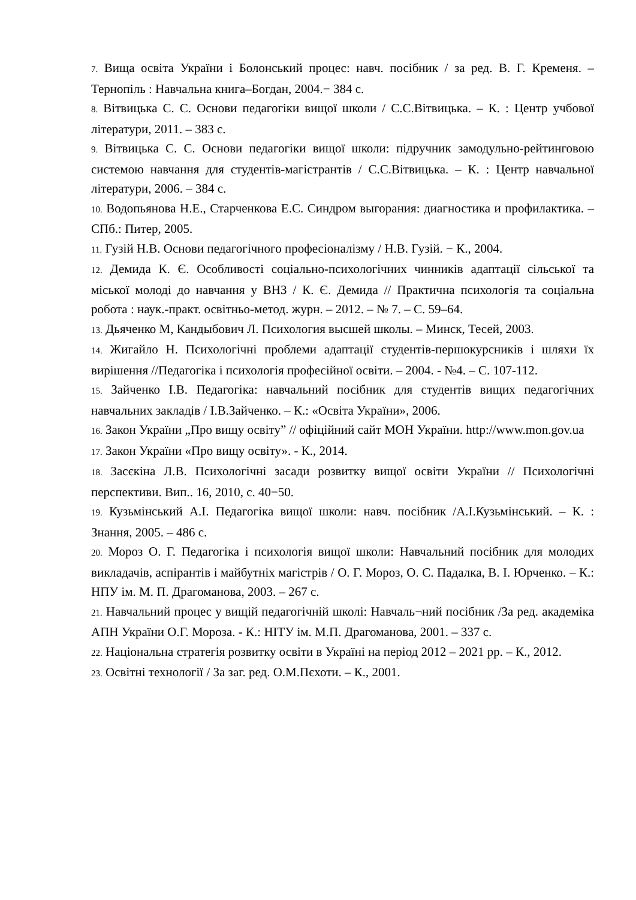7. Вища освіта України і Болонський процес: навч. посібник / за ред. В. Г. Кременя. – Тернопіль : Навчальна книга–Богдан, 2004.− 384 с.
8. Вітвицька С. С. Основи педагогіки вищої школи / С.С.Вітвицька. – К. : Центр учбової літератури, 2011. – 383 с.
9. Вітвицька С. С. Основи педагогіки вищої школи: підручник замодульно-рейтинговою системою навчання для студентів-магістрантів / С.С.Вітвицька. – К. : Центр навчальної літератури, 2006. – 384 с.
10. Водопьянова Н.Е., Старченкова Е.С. Синдром выгорания: диагностика и профилактика. – СПб.: Питер, 2005.
11. Гузій Н.В. Основи педагогічного професіоналізму / Н.В. Гузій. − К., 2004.
12. Демида К. Є. Особливості соціально-психологічних чинників адаптації сільської та міської молоді до навчання у ВНЗ / К. Є. Демида // Практична психологія та соціальна робота : наук.-практ. освітньо-метод. журн. – 2012. – № 7. – С. 59–64.
13. Дьяченко М, Кандыбович Л. Психология высшей школы. – Минск, Тесей, 2003.
14. Жигайло Н. Психологічні проблеми адаптації студентів-першокурсників і шляхи їх вирішення //Педагогіка і психологія професійної освіти. – 2004. - №4. – С. 107-112.
15. Зайченко І.В. Педагогіка: навчальний посібник для студентів вищих педагогічних навчальних закладів / І.В.Зайченко. – К.: «Освіта України», 2006.
16. Закон України „Про вищу освіту” // офіційний сайт МОН України. http://www.mon.gov.ua
17. Закон України «Про вищу освіту». - К., 2014.
18. Засєкіна Л.В. Психологічні засади розвитку вищої освіти України // Психологічні перспективи. Вип.. 16, 2010, с. 40−50.
19. Кузьмінський А.І. Педагогіка вищої школи: навч. посібник /А.І.Кузьмінський. – К. : Знання, 2005. – 486 с.
20. Мороз О. Г. Педагогіка і психологія вищої школи: Навчальний посібник для молодих викладачів, аспірантів і майбутніх магістрів / О. Г. Мороз, О. С. Падалка, В. І. Юрченко. – К.: НПУ ім. М. П. Драгоманова, 2003. – 267 с.
21. Навчальний процес у вищій педагогічній школі: Навчаль¬ний посібник /За ред. академіка АПН України О.Г. Мороза. - К.: НІТУ ім. М.П. Драгоманова, 2001. – 337 с.
22. Національна стратегія розвитку освіти в Україні на період 2012 – 2021 рр. – К., 2012.
23. Освітні технології / За заг. ред. О.М.Пєхоти. – К., 2001.